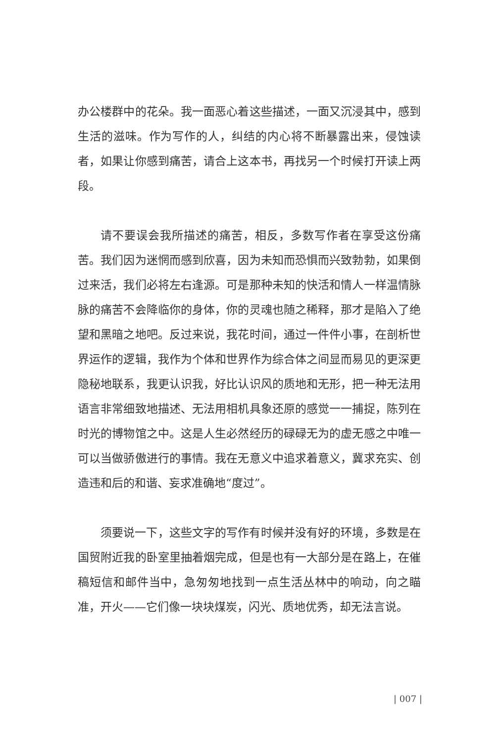办公楼群中的花朵。我一面恶心着这些描述，一面又沉浸其中，感到生活的滋味。作为写作的人，纠结的内心将不断暴露出来，侵蚀读者，如果让你感到痛苦，请合上这本书，再找另一个时候打开读上两段。
请不要误会我所描述的痛苦，相反，多数写作者在享受这份痛苦。我们因为迷惘而感到欣喜，因为未知而恐惧而兴致勃勃，如果倒过来活，我们必将左右逢源。可是那种未知的快活和情人一样温情脉脉的痛苦不会降临你的身体，你的灵魂也随之稀释，那才是陷入了绝望和黑暗之地吧。反过来说，我花时间，通过一件件小事，在剖析世界运作的逻辑，我作为个体和世界作为综合体之间显而易见的更深更隐秘地联系，我更认识我，好比认识风的质地和无形，把一种无法用语言非常细致地描述、无法用相机具象还原的感觉一一捕捉，陈列在时光的博物馆之中。这是人生必然经历的碌碌无为的虚无感之中唯一可以当做骄傲进行的事情。我在无意义中追求着意义，冀求充实、创造违和后的和谐、妄求准确地“度过”。
须要说一下，这些文字的写作有时候并没有好的环境，多数是在国贸附近我的卧室里抽着烟完成，但是也有一大部分是在路上，在催稿短信和邮件当中，急匆匆地找到一点生活丛林中的响动，向之瞄准，开火——它们像一块块煤炭，闪光、质地优秀，却无法言说。
| 007 |